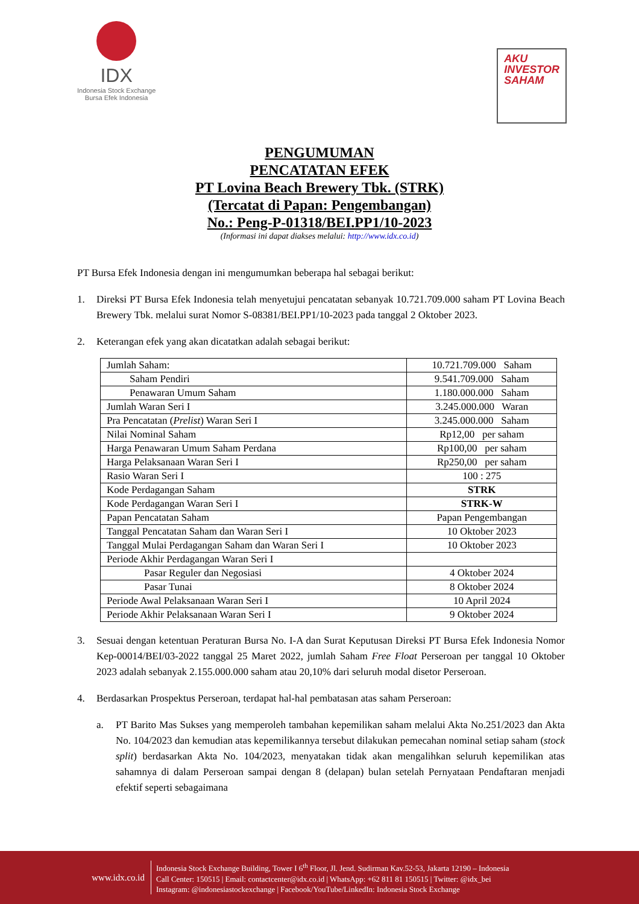IDX
Indonesia Stock Exchange
Bursa Efek Indonesia
AKU
INVESTOR
SAHAM
PENGUMUMAN
PENCATATAN EFEK
PT Lovina Beach Brewery Tbk. (STRK)
(Tercatat di Papan: Pengembangan)
No.: Peng-P-01318/BEI.PP1/10-2023
(Informasi ini dapat diakses melalui: http://www.idx.co.id)
PT Bursa Efek Indonesia dengan ini mengumumkan beberapa hal sebagai berikut:
1. Direksi PT Bursa Efek Indonesia telah menyetujui pencatatan sebanyak 10.721.709.000 saham PT Lovina Beach Brewery Tbk. melalui surat Nomor S-08381/BEI.PP1/10-2023 pada tanggal 2 Oktober 2023.
2. Keterangan efek yang akan dicatatkan adalah sebagai berikut:
| Jumlah Saham: | 10.721.709.000 Saham |
| Saham Pendiri | 9.541.709.000 Saham |
| Penawaran Umum Saham | 1.180.000.000 Saham |
| Jumlah Waran Seri I | 3.245.000.000 Waran |
| Pra Pencatatan ( Prelist ) Waran Seri I | 3.245.000.000 Saham |
| Nilai Nominal Saham | Rp12,00 per saham |
| Harga Penawaran Umum Saham Perdana | Rp100,00 per saham |
| Harga Pelaksanaan Waran Seri I | Rp250,00 per saham |
| Rasio Waran Seri I | 100 : 275 |
| Kode Perdagangan Saham | STRK |
| Kode Perdagangan Waran Seri I | STRK-W |
| Papan Pencatatan Saham | Papan Pengembangan |
| Tanggal Pencatatan Saham dan Waran Seri I | 10 Oktober 2023 |
| Tanggal Mulai Perdagangan Saham dan Waran Seri I | 10 Oktober 2023 |
| Periode Akhir Perdagangan Waran Seri I | |
| Pasar Reguler dan Negosiasi | 4 Oktober 2024 |
| Pasar Tunai | 8 Oktober 2024 |
| Periode Awal Pelaksanaan Waran Seri I | 10 April 2024 |
| Periode Akhir Pelaksanaan Waran Seri I | 9 Oktober 2024 |
3. Sesuai dengan ketentuan Peraturan Bursa No. I-A dan Surat Keputusan Direksi PT Bursa Efek Indonesia Nomor Kep-00014/BEI/03-2022 tanggal 25 Maret 2022, jumlah Saham Free Float Perseroan per tanggal 10 Oktober 2023 adalah sebanyak 2.155.000.000 saham atau 20,10% dari seluruh modal disetor Perseroan.
4. Berdasarkan Prospektus Perseroan, terdapat hal-hal pembatasan atas saham Perseroan:
a. PT Barito Mas Sukses yang memperoleh tambahan kepemilikan saham melalui Akta No.251/2023 dan Akta No. 104/2023 dan kemudian atas kepemilikannya tersebut dilakukan pemecahan nominal setiap saham (stock split) berdasarkan Akta No. 104/2023, menyatakan tidak akan mengalihkan seluruh kepemilikan atas sahamnya di dalam Perseroan sampai dengan 8 (delapan) bulan setelah Pernyataan Pendaftaran menjadi efektif seperti sebagaimana
www.idx.co.id
Indonesia Stock Exchange Building, Tower I 6<sup>th</sup> Floor, Jl. Jend. Sudirman Kav.52-53, Jakarta 12190 – Indonesia
Call Center: 150515 | Email: contactcenter@idx.co.id | WhatsApp: +62 811 81 150515 | Twitter: @idx_bei
Instagram: @indonesiastockexchange | Facebook/YouTube/LinkedIn: Indonesia Stock Exchange